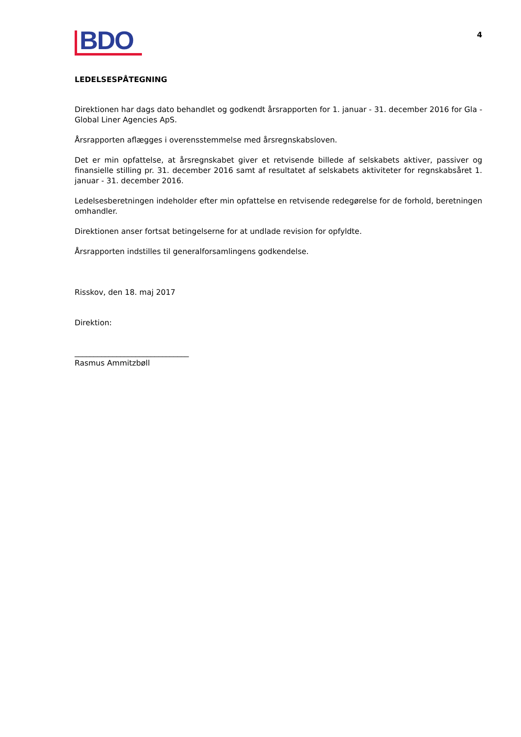BDO
4
LEDELSESPÅTEGNING
Direktionen har dags dato behandlet og godkendt årsrapporten for 1. januar - 31. december 2016 for Gla - Global Liner Agencies ApS.
Årsrapporten aflægges i overensstemmelse med årsregnskabsloven.
Det er min opfattelse, at årsregnskabet giver et retvisende billede af selskabets aktiver, passiver og finansielle stilling pr. 31. december 2016 samt af resultatet af selskabets aktiviteter for regnskabsåret 1. januar - 31. december 2016.
Ledelsesberetningen indeholder efter min opfattelse en retvisende redegørelse for de forhold, beretningen omhandler.
Direktionen anser fortsat betingelserne for at undlade revision for opfyldte.
Årsrapporten indstilles til generalforsamlingens godkendelse.
Risskov, den 18. maj 2017
Direktion:
______________________________
Rasmus Ammitzbøll